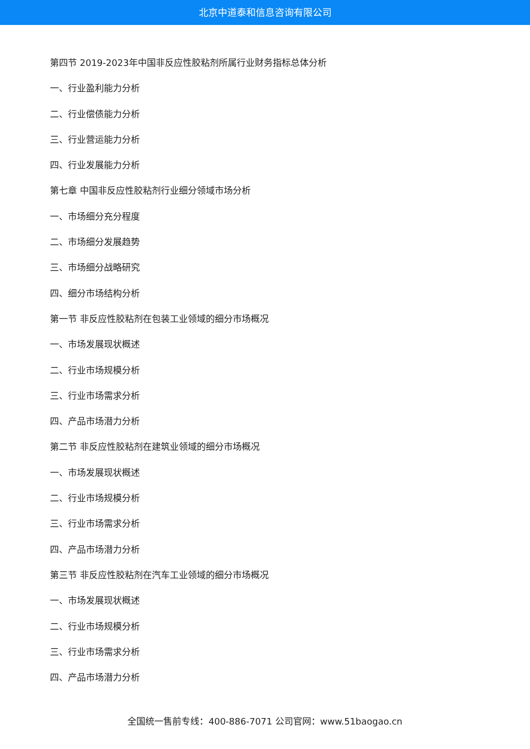北京中道泰和信息咨询有限公司
第四节 2019-2023年中国非反应性胶粘剂所属行业财务指标总体分析
一、行业盈利能力分析
二、行业偿债能力分析
三、行业营运能力分析
四、行业发展能力分析
第七章 中国非反应性胶粘剂行业细分领域市场分析
一、市场细分充分程度
二、市场细分发展趋势
三、市场细分战略研究
四、细分市场结构分析
第一节 非反应性胶粘剂在包装工业领域的细分市场概况
一、市场发展现状概述
二、行业市场规模分析
三、行业市场需求分析
四、产品市场潜力分析
第二节 非反应性胶粘剂在建筑业领域的细分市场概况
一、市场发展现状概述
二、行业市场规模分析
三、行业市场需求分析
四、产品市场潜力分析
第三节 非反应性胶粘剂在汽车工业领域的细分市场概况
一、市场发展现状概述
二、行业市场规模分析
三、行业市场需求分析
四、产品市场潜力分析
全国统一售前专线：400-886-7071 公司官网：www.51baogao.cn